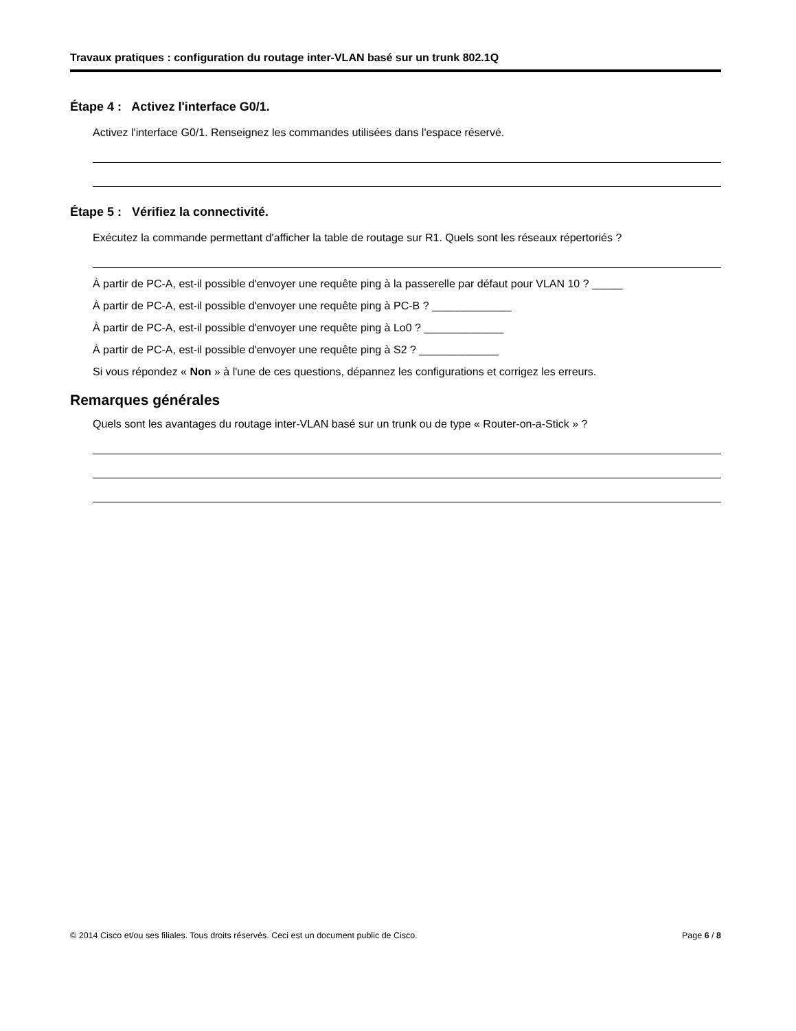Travaux pratiques : configuration du routage inter-VLAN basé sur un trunk 802.1Q
Étape 4 : Activez l'interface G0/1.
Activez l'interface G0/1. Renseignez les commandes utilisées dans l'espace réservé.
Étape 5 : Vérifiez la connectivité.
Exécutez la commande permettant d'afficher la table de routage sur R1. Quels sont les réseaux répertoriés ?
À partir de PC-A, est-il possible d'envoyer une requête ping à la passerelle par défaut pour VLAN 10 ? _____
À partir de PC-A, est-il possible d'envoyer une requête ping à PC-B ? _____________
À partir de PC-A, est-il possible d'envoyer une requête ping à Lo0 ? _____________
À partir de PC-A, est-il possible d'envoyer une requête ping à S2 ? _____________
Si vous répondez « Non » à l'une de ces questions, dépannez les configurations et corrigez les erreurs.
Remarques générales
Quels sont les avantages du routage inter-VLAN basé sur un trunk ou de type « Router-on-a-Stick » ?
© 2014 Cisco et/ou ses filiales. Tous droits réservés. Ceci est un document public de Cisco. Page 6 / 8